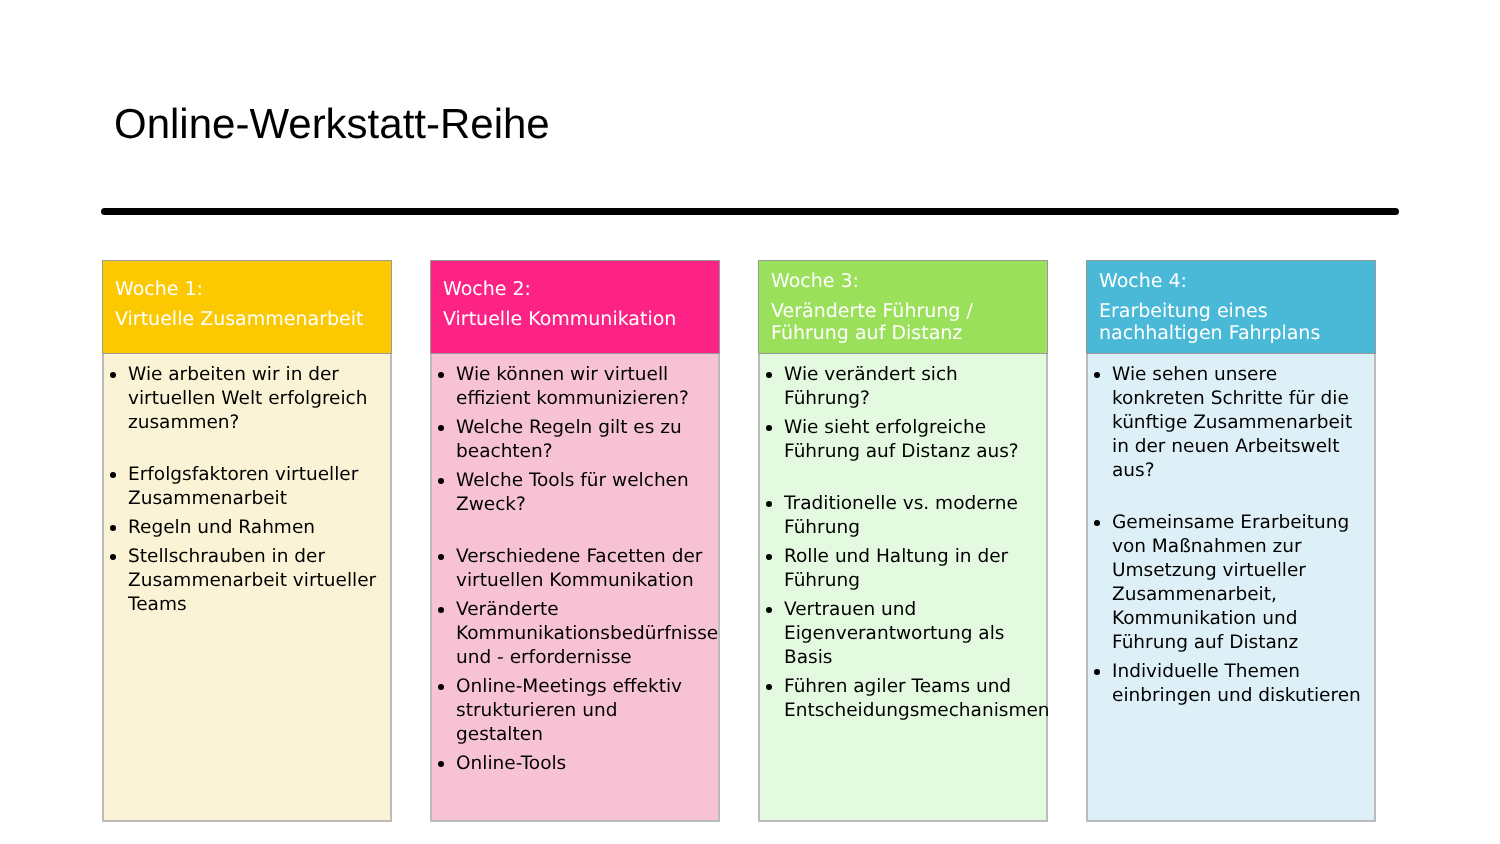Online-Werkstatt-Reihe
Woche 1:
Virtuelle Zusammenarbeit
Wie arbeiten wir in der virtuellen Welt erfolgreich zusammen?
Erfolgsfaktoren virtueller Zusammenarbeit
Regeln und Rahmen
Stellschrauben in der Zusammenarbeit virtueller Teams
Woche 2:
Virtuelle Kommunikation
Wie können wir virtuell effizient kommunizieren?
Welche Regeln gilt es zu beachten?
Welche Tools für welchen Zweck?
Verschiedene Facetten der virtuellen Kommunikation
Veränderte Kommunikationsbedürfnisse und - erfordernisse
Online-Meetings effektiv strukturieren und gestalten
Online-Tools
Woche 3:
Veränderte Führung / Führung auf Distanz
Wie verändert sich Führung?
Wie sieht erfolgreiche Führung auf Distanz aus?
Traditionelle vs. moderne Führung
Rolle und Haltung in der Führung
Vertrauen und Eigenverantwortung als Basis
Führen agiler Teams und Entscheidungsmechanismen
Woche 4:
Erarbeitung eines nachhaltigen Fahrplans
Wie sehen unsere konkreten Schritte für die künftige Zusammenarbeit in der neuen Arbeitswelt aus?
Gemeinsame Erarbeitung von Maßnahmen zur Umsetzung virtueller Zusammenarbeit, Kommunikation und Führung auf Distanz
Individuelle Themen einbringen und diskutieren